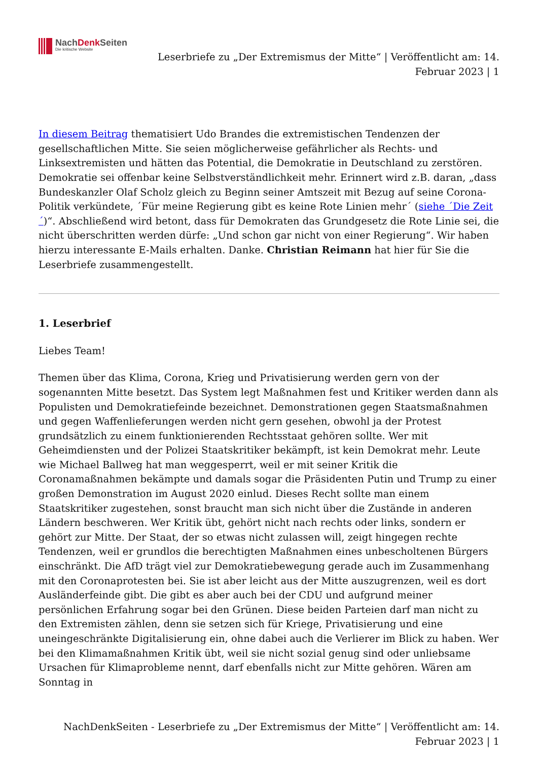NachDenk Seiten
Die kritische Website
Leserbriefe zu „Der Extremismus der Mitte“ | Veröffentlicht am: 14.
Februar 2023 | 1
In diesem Beitrag thematisiert Udo Brandes die extremistischen Tendenzen der gesellschaftlichen Mitte. Sie seien möglicherweise gefährlicher als Rechts- und Linksextremisten und hätten das Potential, die Demokratie in Deutschland zu zerstören. Demokratie sei offenbar keine Selbstverständlichkeit mehr. Erinnert wird z.B. daran, „dass Bundeskanzler Olaf Scholz gleich zu Beginn seiner Amtszeit mit Bezug auf seine Corona-Politik verkündete, ´Für meine Regierung gibt es keine Rote Linien mehr´ (siehe ´Die Zeit´)“. Abschließend wird betont, dass für Demokraten das Grundgesetz die Rote Linie sei, die nicht überschritten werden dürfe: „Und schon gar nicht von einer Regierung“. Wir haben hierzu interessante E-Mails erhalten. Danke. Christian Reimann hat hier für Sie die Leserbriefe zusammengestellt.
1. Leserbrief
Liebes Team!
Themen über das Klima, Corona, Krieg und Privatisierung werden gern von der sogenannten Mitte besetzt. Das System legt Maßnahmen fest und Kritiker werden dann als Populisten und Demokratiefeinde bezeichnet. Demonstrationen gegen Staatsmaßnahmen und gegen Waffenlieferungen werden nicht gern gesehen, obwohl ja der Protest grundsätzlich zu einem funktionierenden Rechtsstaat gehören sollte. Wer mit Geheimdiensten und der Polizei Staatskritiker bekämpft, ist kein Demokrat mehr. Leute wie Michael Ballweg hat man weggesperrt, weil er mit seiner Kritik die Coronamaßnahmen bekämpte und damals sogar die Präsidenten Putin und Trump zu einer großen Demonstration im August 2020 einlud. Dieses Recht sollte man einem Staatskritiker zugestehen, sonst braucht man sich nicht über die Zustände in anderen Ländern beschweren. Wer Kritik übt, gehört nicht nach rechts oder links, sondern er gehört zur Mitte. Der Staat, der so etwas nicht zulassen will, zeigt hingegen rechte Tendenzen, weil er grundlos die berechtigten Maßnahmen eines unbescholtenen Bürgers einschränkt. Die AfD trägt viel zur Demokratiebewegung gerade auch im Zusammenhang mit den Coronaprotesten bei. Sie ist aber leicht aus der Mitte auszugrenzen, weil es dort Ausländerfeinde gibt. Die gibt es aber auch bei der CDU und aufgrund meiner persönlichen Erfahrung sogar bei den Grünen. Diese beiden Parteien darf man nicht zu den Extremisten zählen, denn sie setzen sich für Kriege, Privatisierung und eine uneingeschränkte Digitalisierung ein, ohne dabei auch die Verlierer im Blick zu haben. Wer bei den Klimamaßnahmen Kritik übt, weil sie nicht sozial genug sind oder unliebsame Ursachen für Klimaprobleme nennt, darf ebenfalls nicht zur Mitte gehören. Wären am Sonntag in
NachDenkSeiten - Leserbriefe zu „Der Extremismus der Mitte“ | Veröffentlicht am: 14.
Februar 2023 | 1